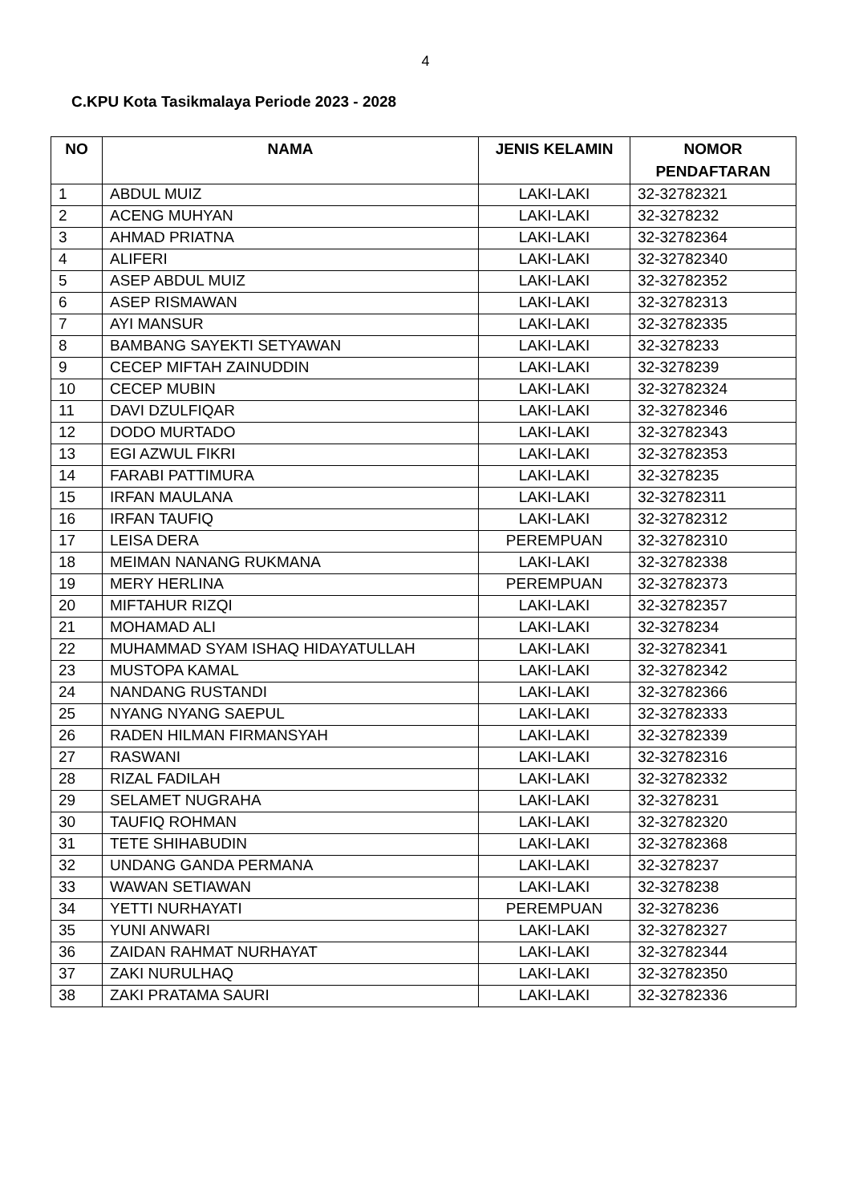4
C.KPU Kota Tasikmalaya Periode 2023 - 2028
| NO | NAMA | JENIS KELAMIN | NOMOR PENDAFTARAN |
| --- | --- | --- | --- |
| 1 | ABDUL MUIZ | LAKI-LAKI | 32-32782321 |
| 2 | ACENG MUHYAN | LAKI-LAKI | 32-3278232 |
| 3 | AHMAD PRIATNA | LAKI-LAKI | 32-32782364 |
| 4 | ALIFERI | LAKI-LAKI | 32-32782340 |
| 5 | ASEP ABDUL MUIZ | LAKI-LAKI | 32-32782352 |
| 6 | ASEP RISMAWAN | LAKI-LAKI | 32-32782313 |
| 7 | AYI MANSUR | LAKI-LAKI | 32-32782335 |
| 8 | BAMBANG SAYEKTI SETYAWAN | LAKI-LAKI | 32-3278233 |
| 9 | CECEP MIFTAH ZAINUDDIN | LAKI-LAKI | 32-3278239 |
| 10 | CECEP MUBIN | LAKI-LAKI | 32-32782324 |
| 11 | DAVI DZULFIQAR | LAKI-LAKI | 32-32782346 |
| 12 | DODO MURTADO | LAKI-LAKI | 32-32782343 |
| 13 | EGI AZWUL FIKRI | LAKI-LAKI | 32-32782353 |
| 14 | FARABI PATTIMURA | LAKI-LAKI | 32-3278235 |
| 15 | IRFAN MAULANA | LAKI-LAKI | 32-32782311 |
| 16 | IRFAN TAUFIQ | LAKI-LAKI | 32-32782312 |
| 17 | LEISA DERA | PEREMPUAN | 32-32782310 |
| 18 | MEIMAN NANANG RUKMANA | LAKI-LAKI | 32-32782338 |
| 19 | MERY HERLINA | PEREMPUAN | 32-32782373 |
| 20 | MIFTAHUR RIZQI | LAKI-LAKI | 32-32782357 |
| 21 | MOHAMAD ALI | LAKI-LAKI | 32-3278234 |
| 22 | MUHAMMAD SYAM ISHAQ HIDAYATULLAH | LAKI-LAKI | 32-32782341 |
| 23 | MUSTOPA KAMAL | LAKI-LAKI | 32-32782342 |
| 24 | NANDANG RUSTANDI | LAKI-LAKI | 32-32782366 |
| 25 | NYANG NYANG SAEPUL | LAKI-LAKI | 32-32782333 |
| 26 | RADEN HILMAN FIRMANSYAH | LAKI-LAKI | 32-32782339 |
| 27 | RASWANI | LAKI-LAKI | 32-32782316 |
| 28 | RIZAL FADILAH | LAKI-LAKI | 32-32782332 |
| 29 | SELAMET NUGRAHA | LAKI-LAKI | 32-3278231 |
| 30 | TAUFIQ ROHMAN | LAKI-LAKI | 32-32782320 |
| 31 | TETE SHIHABUDIN | LAKI-LAKI | 32-32782368 |
| 32 | UNDANG GANDA PERMANA | LAKI-LAKI | 32-3278237 |
| 33 | WAWAN SETIAWAN | LAKI-LAKI | 32-3278238 |
| 34 | YETTI NURHAYATI | PEREMPUAN | 32-3278236 |
| 35 | YUNI ANWARI | LAKI-LAKI | 32-32782327 |
| 36 | ZAIDAN RAHMAT NURHAYAT | LAKI-LAKI | 32-32782344 |
| 37 | ZAKI NURULHAQ | LAKI-LAKI | 32-32782350 |
| 38 | ZAKI PRATAMA SAURI | LAKI-LAKI | 32-32782336 |